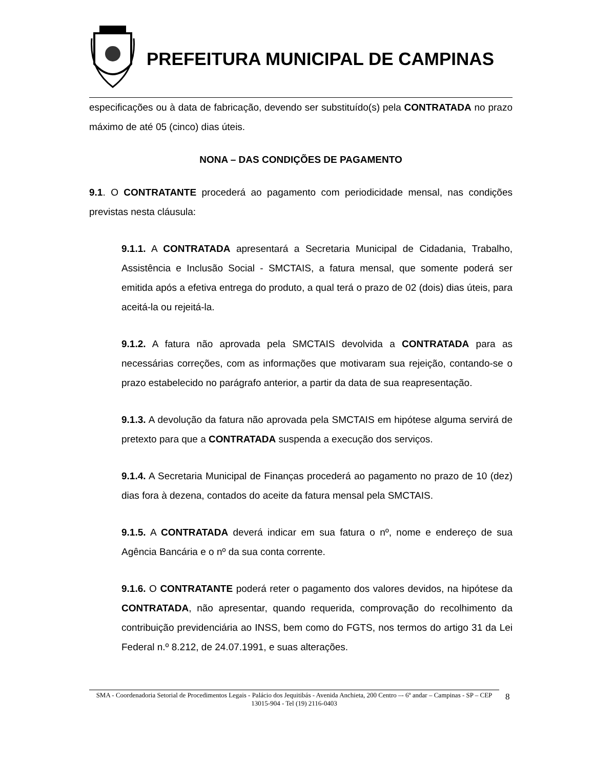PREFEITURA MUNICIPAL DE CAMPINAS
especificações ou à data de fabricação, devendo ser substituído(s) pela CONTRATADA no prazo máximo de até 05 (cinco) dias úteis.
NONA – DAS CONDIÇÕES DE PAGAMENTO
9.1. O CONTRATANTE procederá ao pagamento com periodicidade mensal, nas condições previstas nesta cláusula:
9.1.1. A CONTRATADA apresentará a Secretaria Municipal de Cidadania, Trabalho, Assistência e Inclusão Social - SMCTAIS, a fatura mensal, que somente poderá ser emitida após a efetiva entrega do produto, a qual terá o prazo de 02 (dois) dias úteis, para aceitá-la ou rejeitá-la.
9.1.2. A fatura não aprovada pela SMCTAIS devolvida a CONTRATADA para as necessárias correções, com as informações que motivaram sua rejeição, contando-se o prazo estabelecido no parágrafo anterior, a partir da data de sua reapresentação.
9.1.3. A devolução da fatura não aprovada pela SMCTAIS em hipótese alguma servirá de pretexto para que a CONTRATADA suspenda a execução dos serviços.
9.1.4. A Secretaria Municipal de Finanças procederá ao pagamento no prazo de 10 (dez) dias fora à dezena, contados do aceite da fatura mensal pela SMCTAIS.
9.1.5. A CONTRATADA deverá indicar em sua fatura o nº, nome e endereço de sua Agência Bancária e o nº da sua conta corrente.
9.1.6. O CONTRATANTE poderá reter o pagamento dos valores devidos, na hipótese da CONTRATADA, não apresentar, quando requerida, comprovação do recolhimento da contribuição previdenciária ao INSS, bem como do FGTS, nos termos do artigo 31 da Lei Federal n.º 8.212, de 24.07.1991, e suas alterações.
SMA - Coordenadoria Setorial de Procedimentos Legais - Palácio dos Jequitibás - Avenida Anchieta, 200 Centro –- 6º andar – Campinas - SP – CEP 13015-904 - Tel (19) 2116-0403
8